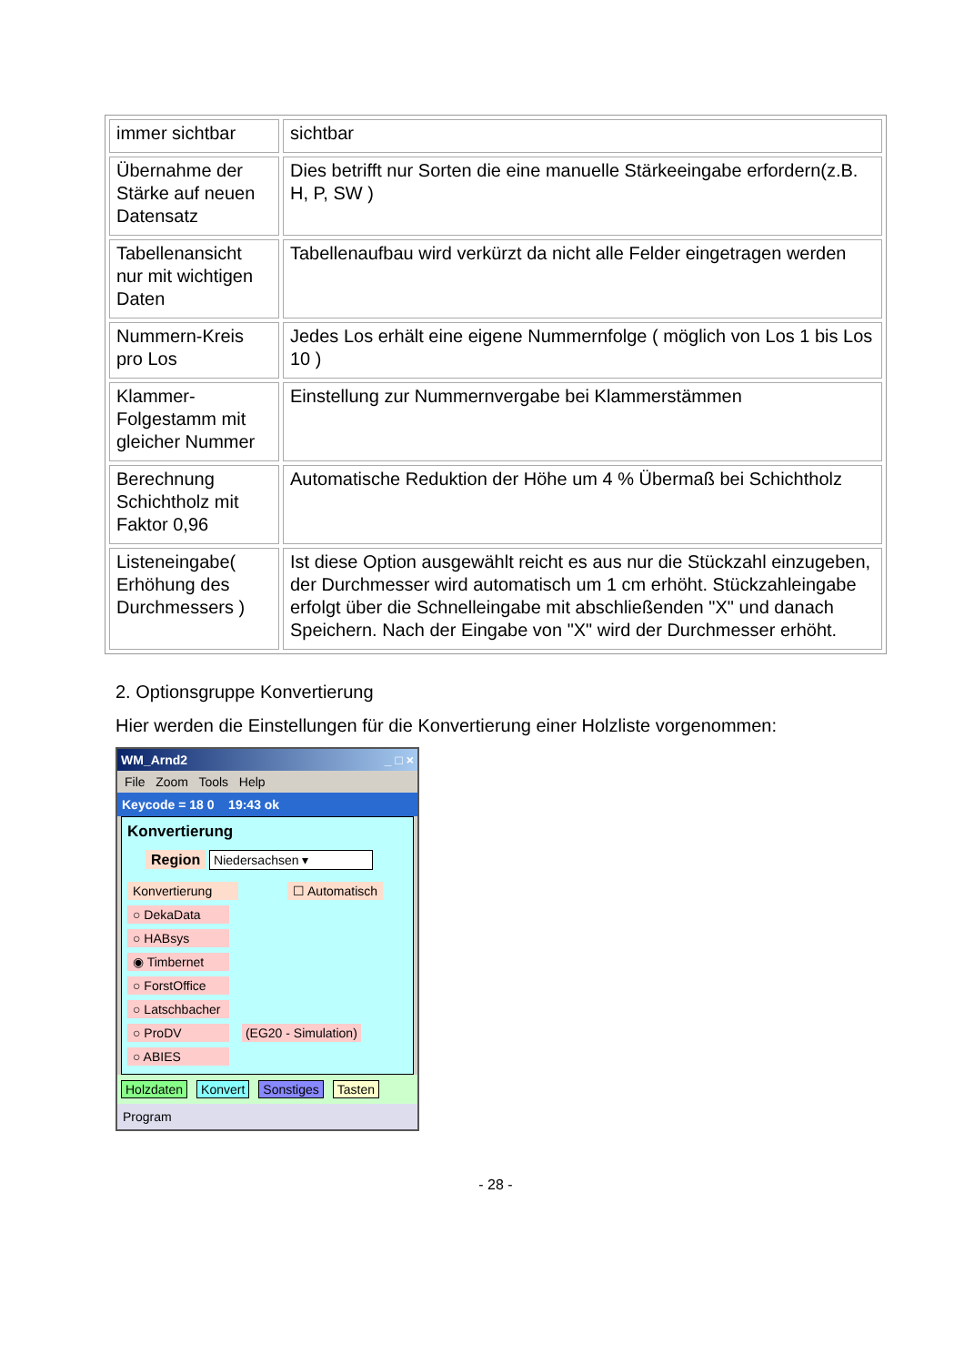| immer sichtbar | sichtbar |
| Übernahme der Stärke auf neuen Datensatz | Dies betrifft nur Sorten die eine manuelle Stärkeeingabe erfordern(z.B. H, P, SW ) |
| Tabellenansicht nur mit wichtigen Daten | Tabellenaufbau wird verkürzt da nicht alle Felder eingetragen werden |
| Nummern-Kreis pro Los | Jedes Los erhält eine eigene Nummernfolge ( möglich von Los 1 bis Los 10 ) |
| Klammer-Folgestamm mit gleicher Nummer | Einstellung zur Nummernvergabe bei Klammerstämmen |
| Berechnung Schichtholz mit Faktor 0,96 | Automatische Reduktion der Höhe um 4 % Übermaß bei Schichtholz |
| Listeneingabe( Erhöhung des Durchmessers ) | Ist diese Option ausgewählt reicht es aus nur die Stückzahl einzugeben, der Durchmesser wird automatisch um 1 cm erhöht. Stückzahleingabe erfolgt über die Schnelleingabe mit abschließenden "X" und danach Speichern. Nach der Eingabe von "X" wird der Durchmesser erhöht. |
2. Optionsgruppe Konvertierung
Hier werden die Einstellungen für die Konvertierung einer Holzliste vorgenommen:
WM_Arnd2 _ □ ×
File Zoom Tools Help
Keycode = 18 0 19:43 ok
Konvertierung
Region Niedersachsen ▾
Konvertierung ☐ Automatisch
○ DekaData
○ HABsys
◉ Timbernet
○ ForstOffice
○ Latschbacher
○ ProDV
(EG20 - Simulation)
○ ABIES
Holzdaten Konvert Sonstiges Tasten
Program
- 28 -